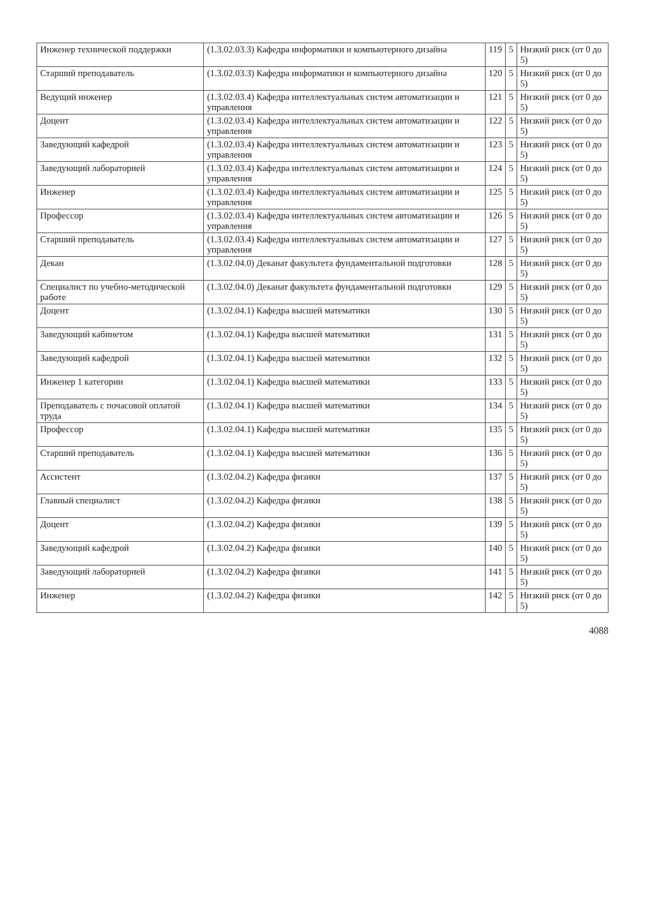| Инженер технической поддержки | (1.3.02.03.3) Кафедра информатики и компьютерного дизайна | 119 | 5 | Низкий риск (от 0 до 5) |
| Старший преподаватель | (1.3.02.03.3) Кафедра информатики и компьютерного дизайна | 120 | 5 | Низкий риск (от 0 до 5) |
| Ведущий инженер | (1.3.02.03.4) Кафедра интеллектуальных систем автоматизации и управления | 121 | 5 | Низкий риск (от 0 до 5) |
| Доцент | (1.3.02.03.4) Кафедра интеллектуальных систем автоматизации и управления | 122 | 5 | Низкий риск (от 0 до 5) |
| Заведующий кафедрой | (1.3.02.03.4) Кафедра интеллектуальных систем автоматизации и управления | 123 | 5 | Низкий риск (от 0 до 5) |
| Заведующий лабораторией | (1.3.02.03.4) Кафедра интеллектуальных систем автоматизации и управления | 124 | 5 | Низкий риск (от 0 до 5) |
| Инженер | (1.3.02.03.4) Кафедра интеллектуальных систем автоматизации и управления | 125 | 5 | Низкий риск (от 0 до 5) |
| Профессор | (1.3.02.03.4) Кафедра интеллектуальных систем автоматизации и управления | 126 | 5 | Низкий риск (от 0 до 5) |
| Старший преподаватель | (1.3.02.03.4) Кафедра интеллектуальных систем автоматизации и управления | 127 | 5 | Низкий риск (от 0 до 5) |
| Декан | (1.3.02.04.0) Деканат факультета фундаментальной подготовки | 128 | 5 | Низкий риск (от 0 до 5) |
| Специалист по учебно-методической работе | (1.3.02.04.0) Деканат факультета фундаментальной подготовки | 129 | 5 | Низкий риск (от 0 до 5) |
| Доцент | (1.3.02.04.1) Кафедра высшей математики | 130 | 5 | Низкий риск (от 0 до 5) |
| Заведующий кабинетом | (1.3.02.04.1) Кафедра высшей математики | 131 | 5 | Низкий риск (от 0 до 5) |
| Заведующий кафедрой | (1.3.02.04.1) Кафедра высшей математики | 132 | 5 | Низкий риск (от 0 до 5) |
| Инженер 1 категории | (1.3.02.04.1) Кафедра высшей математики | 133 | 5 | Низкий риск (от 0 до 5) |
| Преподаватель с почасовой оплатой труда | (1.3.02.04.1) Кафедра высшей математики | 134 | 5 | Низкий риск (от 0 до 5) |
| Профессор | (1.3.02.04.1) Кафедра высшей математики | 135 | 5 | Низкий риск (от 0 до 5) |
| Старший преподаватель | (1.3.02.04.1) Кафедра высшей математики | 136 | 5 | Низкий риск (от 0 до 5) |
| Ассистент | (1.3.02.04.2) Кафедра физики | 137 | 5 | Низкий риск (от 0 до 5) |
| Главный специалист | (1.3.02.04.2) Кафедра физики | 138 | 5 | Низкий риск (от 0 до 5) |
| Доцент | (1.3.02.04.2) Кафедра физики | 139 | 5 | Низкий риск (от 0 до 5) |
| Заведующий кафедрой | (1.3.02.04.2) Кафедра физики | 140 | 5 | Низкий риск (от 0 до 5) |
| Заведующий лабораторией | (1.3.02.04.2) Кафедра физики | 141 | 5 | Низкий риск (от 0 до 5) |
| Инженер | (1.3.02.04.2) Кафедра физики | 142 | 5 | Низкий риск (от 0 до 5) |
4088